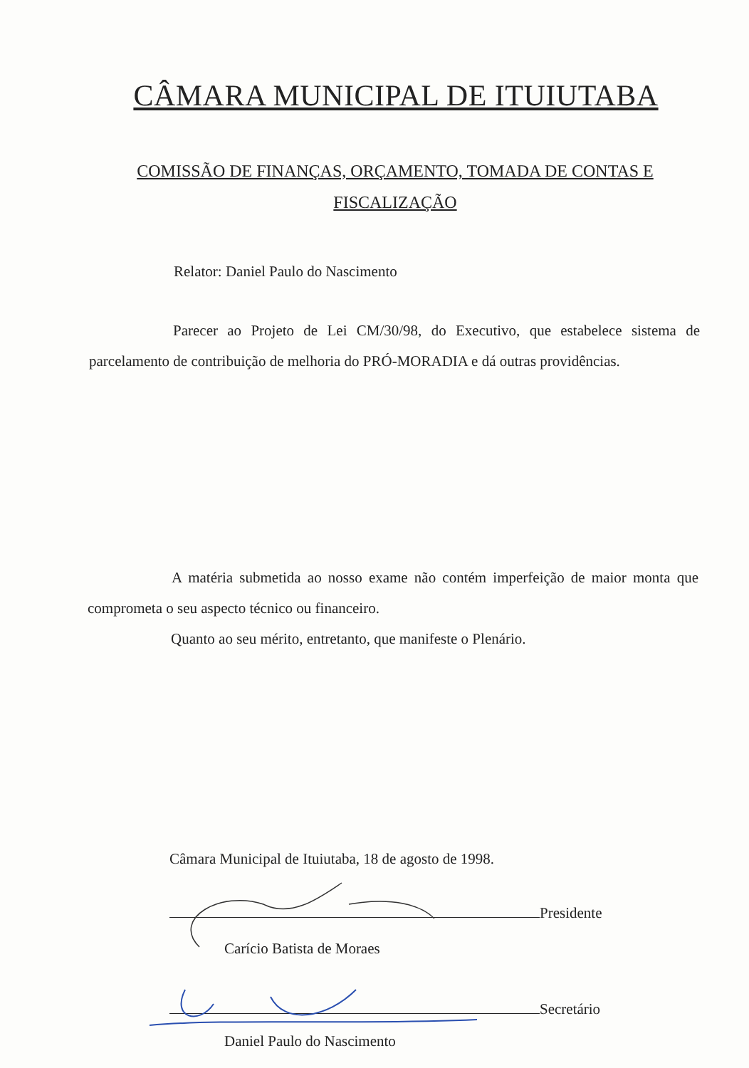CÂMARA MUNICIPAL DE ITUIUTABA
COMISSÃO DE FINANÇAS, ORÇAMENTO, TOMADA DE CONTAS E FISCALIZAÇÃO
Relator: Daniel Paulo do Nascimento
Parecer ao Projeto de Lei CM/30/98, do Executivo, que estabelece sistema de parcelamento de contribuição de melhoria do PRÓ-MORADIA e dá outras providências.
A matéria submetida ao nosso exame não contém imperfeição de maior monta que comprometa o seu aspecto técnico ou financeiro.
Quanto ao seu mérito, entretanto, que manifeste o Plenário.
Câmara Municipal de Ituiutaba, 18 de agosto de 1998.
Presidente
Carício Batista de Moraes
Secretário
Daniel Paulo do Nascimento